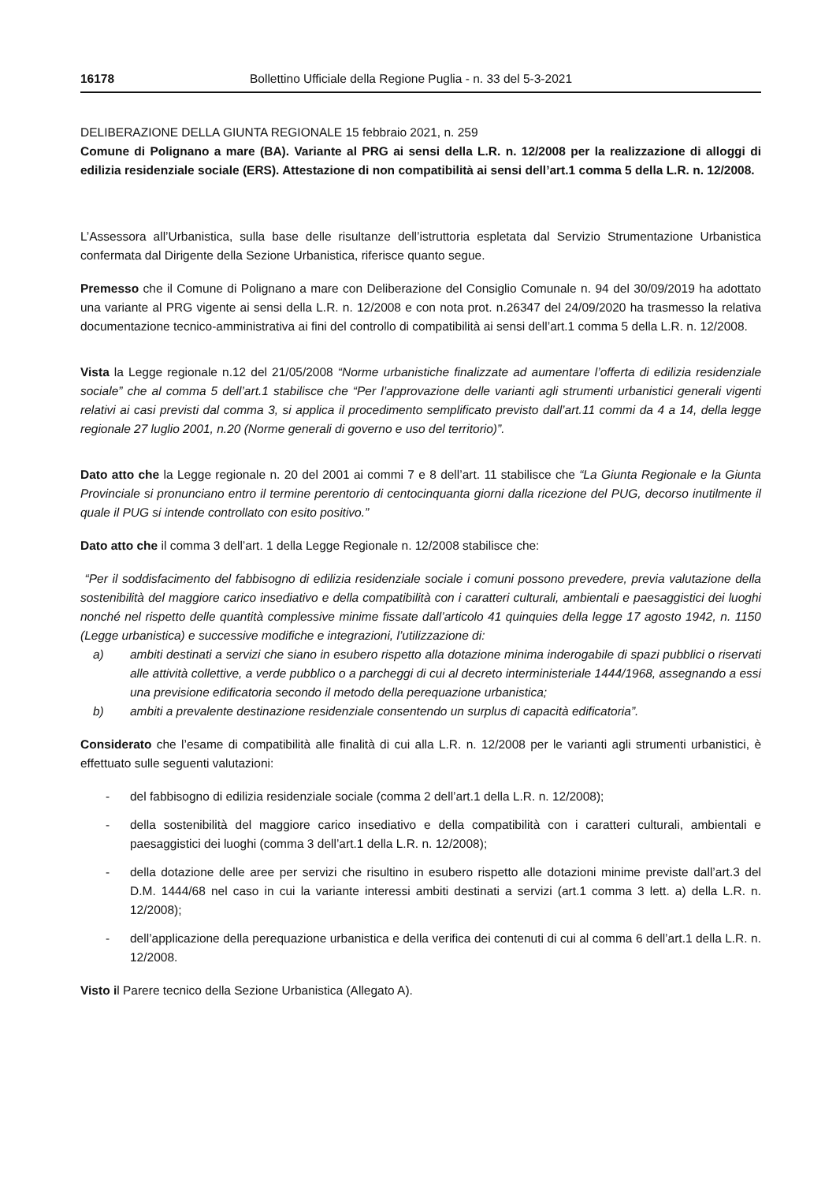16178 Bollettino Ufficiale della Regione Puglia - n. 33 del 5-3-2021
DELIBERAZIONE DELLA GIUNTA REGIONALE 15 febbraio 2021, n. 259
Comune di Polignano a mare (BA). Variante al PRG ai sensi della L.R. n. 12/2008 per la realizzazione di alloggi di edilizia residenziale sociale (ERS). Attestazione di non compatibilità ai sensi dell’art.1 comma 5 della L.R. n. 12/2008.
L’Assessora all’Urbanistica, sulla base delle risultanze dell’istruttoria espletata dal Servizio Strumentazione Urbanistica confermata dal Dirigente della Sezione Urbanistica, riferisce quanto segue.
Premesso che il Comune di Polignano a mare con Deliberazione del Consiglio Comunale n. 94 del 30/09/2019 ha adottato una variante al PRG vigente ai sensi della L.R. n. 12/2008 e con nota prot. n.26347 del 24/09/2020 ha trasmesso la relativa documentazione tecnico-amministrativa ai fini del controllo di compatibilità ai sensi dell’art.1 comma 5 della L.R. n. 12/2008.
Vista la Legge regionale n.12 del 21/05/2008 “Norme urbanistiche finalizzate ad aumentare l’offerta di edilizia residenziale sociale” che al comma 5 dell’art.1 stabilisce che “Per l’approvazione delle varianti agli strumenti urbanistici generali vigenti relativi ai casi previsti dal comma 3, si applica il procedimento semplificato previsto dall’art.11 commi da 4 a 14, della legge regionale 27 luglio 2001, n.20 (Norme generali di governo e uso del territorio)”.
Dato atto che la Legge regionale n. 20 del 2001 ai commi 7 e 8 dell’art. 11 stabilisce che “La Giunta Regionale e la Giunta Provinciale si pronunciano entro il termine perentorio di centocinquanta giorni dalla ricezione del PUG, decorso inutilmente il quale il PUG si intende controllato con esito positivo.”
Dato atto che il comma 3 dell’art. 1 della Legge Regionale n. 12/2008 stabilisce che:
“Per il soddisfacimento del fabbisogno di edilizia residenziale sociale i comuni possono prevedere, previa valutazione della sostenibilità del maggiore carico insediativo e della compatibilità con i caratteri culturali, ambientali e paesaggistici dei luoghi nonché nel rispetto delle quantità complessive minime fissate dall’articolo 41 quinquies della legge 17 agosto 1942, n. 1150 (Legge urbanistica) e successive modifiche e integrazioni, l’utilizzazione di:
a) ambiti destinati a servizi che siano in esubero rispetto alla dotazione minima inderogabile di spazi pubblici o riservati alle attività collettive, a verde pubblico o a parcheggi di cui al decreto interministeriale 1444/1968, assegnando a essi una previsione edificatoria secondo il metodo della perequazione urbanistica;
b) ambiti a prevalente destinazione residenziale consentendo un surplus di capacità edificatoria”.
Considerato che l’esame di compatibilità alle finalità di cui alla L.R. n. 12/2008 per le varianti agli strumenti urbanistici, è effettuato sulle seguenti valutazioni:
- del fabbisogno di edilizia residenziale sociale (comma 2 dell’art.1 della L.R. n. 12/2008);
- della sostenibilità del maggiore carico insediativo e della compatibilità con i caratteri culturali, ambientali e paesaggistici dei luoghi (comma 3 dell’art.1 della L.R. n. 12/2008);
- della dotazione delle aree per servizi che risultino in esubero rispetto alle dotazioni minime previste dall’art.3 del D.M. 1444/68 nel caso in cui la variante interessi ambiti destinati a servizi (art.1 comma 3 lett. a) della L.R. n. 12/2008);
- dell’applicazione della perequazione urbanistica e della verifica dei contenuti di cui al comma 6 dell’art.1 della L.R. n. 12/2008.
Visto il Parere tecnico della Sezione Urbanistica (Allegato A).